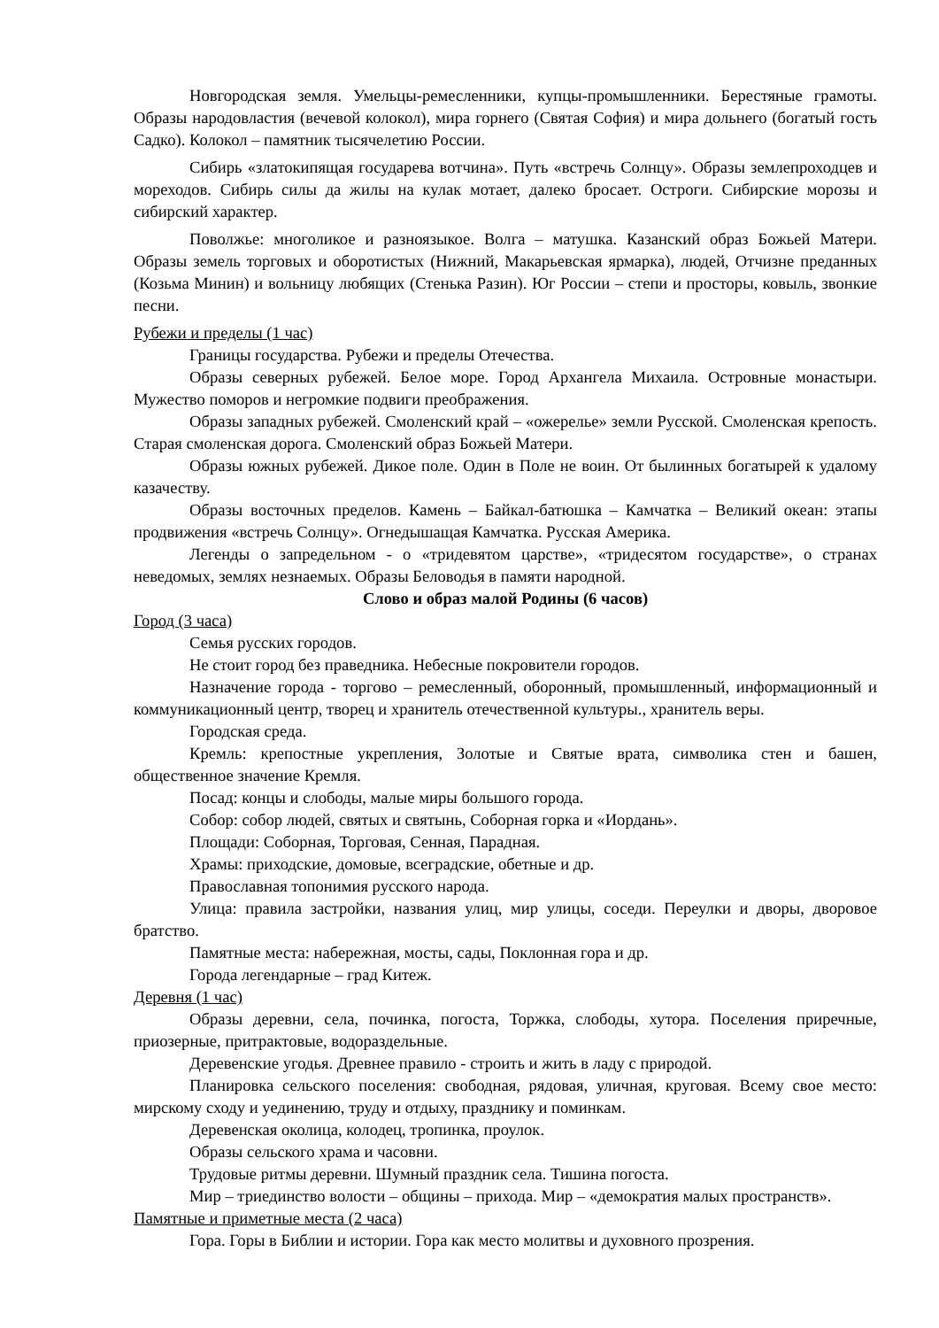Новгородская земля. Умельцы-ремесленники, купцы-промышленники. Берестяные грамоты. Образы народовластия (вечевой колокол), мира горнего (Святая София) и мира дольнего (богатый гость Садко). Колокол – памятник тысячелетию России.
Сибирь «златокипящая государева вотчина». Путь «встречь Солнцу». Образы землепроходцев и мореходов. Сибирь силы да жилы на кулак мотает, далеко бросает. Остроги. Сибирские морозы и сибирский характер.
Поволжье: многоликое и разноязыкое. Волга – матушка. Казанский образ Божьей Матери. Образы земель торговых и оборотистых (Нижний, Макарьевская ярмарка), людей, Отчизне преданных (Козьма Минин) и вольницу любящих (Стенька Разин). Юг России – степи и просторы, ковыль, звонкие песни.
Рубежи и пределы (1 час)
Границы государства. Рубежи и пределы Отечества.
Образы северных рубежей. Белое море. Город Архангела Михаила. Островные монастыри. Мужество поморов и негромкие подвиги преображения.
Образы западных рубежей. Смоленский край – «ожерелье» земли Русской. Смоленская крепость. Старая смоленская дорога. Смоленский образ Божьей Матери.
Образы южных рубежей. Дикое поле. Один в Поле не воин. От былинных богатырей к удалому казачеству.
Образы восточных пределов. Камень – Байкал-батюшка – Камчатка – Великий океан: этапы продвижения «встречь Солнцу». Огнедышащая Камчатка. Русская Америка.
Легенды о запредельном - о «тридевятом царстве», «тридесятом государстве», о странах неведомых, землях незнаемых. Образы Беловодья в памяти народной.
Слово и образ малой Родины (6 часов)
Город (3 часа)
Семья русских городов.
Не стоит город без праведника. Небесные покровители городов.
Назначение города - торгово – ремесленный, оборонный, промышленный, информационный и коммуникационный центр, творец и хранитель отечественной культуры., хранитель веры.
Городская среда.
Кремль: крепостные укрепления, Золотые и Святые врата, символика стен и башен, общественное значение Кремля.
Посад: концы и слободы, малые миры большого города.
Собор: собор людей, святых и святынь, Соборная горка и «Иордань».
Площади: Соборная, Торговая, Сенная, Парадная.
Храмы: приходские, домовые, всеградские, обетные и др.
Православная топонимия русского народа.
Улица: правила застройки, названия улиц, мир улицы, соседи. Переулки и дворы, дворовое братство.
Памятные места: набережная, мосты, сады, Поклонная гора и др.
Города легендарные – град Китеж.
Деревня (1 час)
Образы деревни, села, починка, погоста, Торжка, слободы, хутора. Поселения приречные, приозерные, притрактовые, водораздельные.
Деревенские угодья. Древнее правило - строить и жить в ладу с природой.
Планировка сельского поселения: свободная, рядовая, уличная, круговая. Всему свое место: мирскому сходу и уединению, труду и отдыху, празднику и поминкам.
Деревенская околица, колодец, тропинка, проулок.
Образы сельского храма и часовни.
Трудовые ритмы деревни. Шумный праздник села. Тишина погоста.
Мир – триединство волости – общины – прихода. Мир – «демократия малых пространств».
Памятные и приметные места (2 часа)
Гора. Горы в Библии и истории. Гора как место молитвы и духовного прозрения.